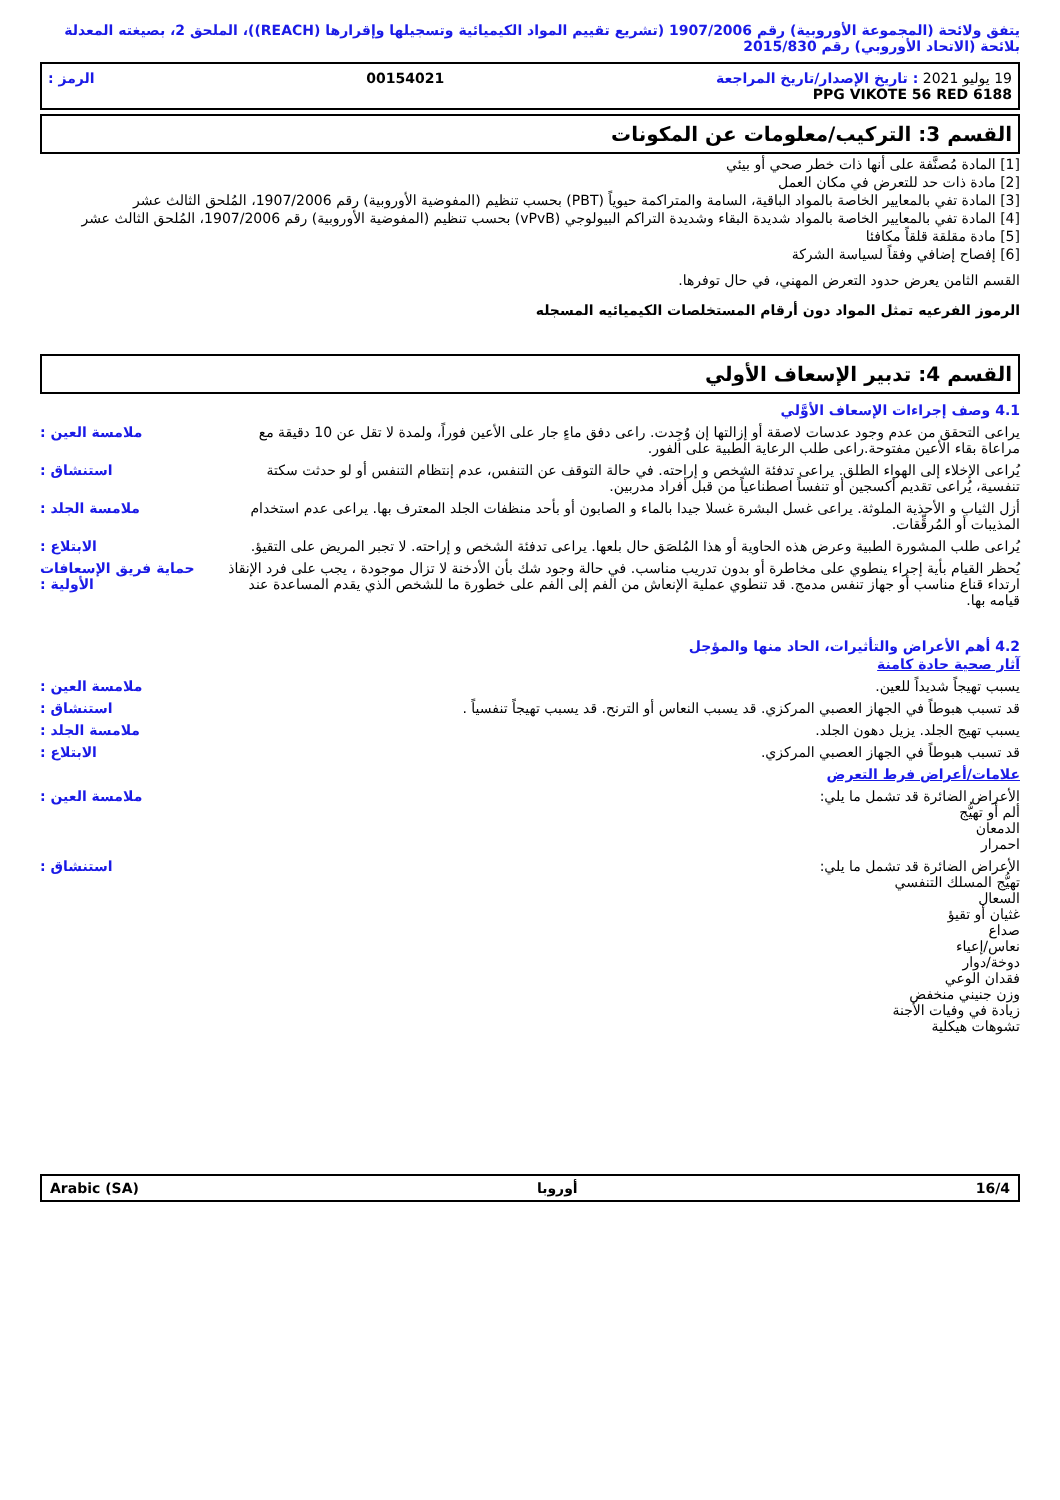يتفق ولائحة (المجموعة الأوروبية) رقم 1907/2006 (تشريع تقييم المواد الكيميائية وتسجيلها وإقرارها (REACH))، الملحق 2، بصيغته المعدلة بلائحة (الاتحاد الأوروبي) رقم 2015/830
19 يوليو 2021 : تاريخ الإصدار/تاريخ المراجعة 00154021 الرمز :
PPG VIKOTE 56 RED 6188
القسم 3: التركيب/معلومات عن المكونات
[1] المادة مُصنَّفة على أنها ذات خطر صحي أو بيئي
[2] مادة ذات حد للتعرض في مكان العمل
[3] المادة تفي بالمعايير الخاصة بالمواد الباقية، السامة والمتراكمة حيوياً (PBT) بحسب تنظيم (المفوضية الأوروبية) رقم 1907/2006، المُلحق الثالث عشر
[4] المادة تفي بالمعايير الخاصة بالمواد شديدة البقاء وشديدة التراكم البيولوجي (vPvB) بحسب تنظيم (المفوضية الأوروبية) رقم 1907/2006، المُلحق الثالث عشر
[5] مادة مقلقة قلقاً مكافئا
[6] إفصاح إضافي وفقاً لسياسة الشركة
القسم الثامن يعرض حدود التعرض المهني، في حال توفرها.
الرموز الفرعيه تمثل المواد دون أرقام المستخلصات الكيميائيه المسجله
القسم 4: تدبير الإسعاف الأولي
4.1 وصف إجراءات الإسعاف الأوَّلي
يراعى التحقق من عدم وجود عدسات لاصقة أو إزالتها إن وُجِدت. راعى دفق ماءٍ جار على الأعين فوراً، ولمدة لا تقل عن 10 دقيقة مع مراعاة بقاء الأعين مفتوحة.راعى طلب الرعاية الطبية على الفور. ملامسة العين :
يُراعى الإخلاء إلى الهواء الطلق. يراعى تدفئة الشخص و إراحته. في حالة التوقف عن التنفس، عدم إنتظام التنفس أو لو حدثت سكتة تنفسية، يُراعى تقديم أكسجين أو تنفساً اصطناعياً من قبل أفراد مدربين. استنشاق :
أزل الثياب و الأحذية الملوثة. يراعى غسل البشرة غسلا جيدا بالماء و الصابون أو بأحد منظفات الجلد المعترف بها. يراعى عدم استخدام المذيبات أو المُرقِّقات. ملامسة الجلد :
يُراعى طلب المشورة الطبية وعرض هذه الحاوية أو هذا المُلصَق حال بلعها. يراعى تدفئة الشخص و إراحته. لا تجبر المريض على التقيؤ. الابتلاع :
يُحظر القيام بأية إجراء ينطوي على مخاطرة أو بدون تدريب مناسب. في حالة وجود شك بأن الأدخنة لا تزال موجودة ، يجب على فرد الإنقاذ ارتداء قناع مناسب أو جهاز تنفس مدمج. قد تنطوي عملية الإنعاش من الفم إلى الفم على خطورة ما للشخص الذي يقدم المساعدة عند قيامه بها. حماية فريق الإسعافات الأولية :
4.2 أهم الأعراض والتأثيرات، الحاد منها والمؤجل
آثار صحية حادة كامنة
يسبب تهيجاً شديداً للعين. ملامسة العين :
قد تسبب هبوطاً في الجهاز العصبي المركزي. قد يسبب النعاس أو الترنح. قد يسبب تهيجاً تنفسياً . استنشاق :
يسبب تهيج الجلد. يزيل دهون الجلد. ملامسة الجلد :
قد تسبب هبوطاً في الجهاز العصبي المركزي. الابتلاع :
علامات/أعراض فرط التعرض
الأعراض الضائرة قد تشمل ما يلي:
ألم أو تهيُّج
الدمعان
احمرار ملامسة العين :
الأعراض الضائرة قد تشمل ما يلي:
تهيُّج المسلك التنفسي
السعال
غثيان أو تقيؤ
صداع
نعاس/إعياء
دوخة/دوار
فقدان الوعي
وزن جنيني منخفض
زيادة في وفيات الأجنة
تشوهات هيكلية استنشاق :
16/4 أوروبا Arabic (SA)